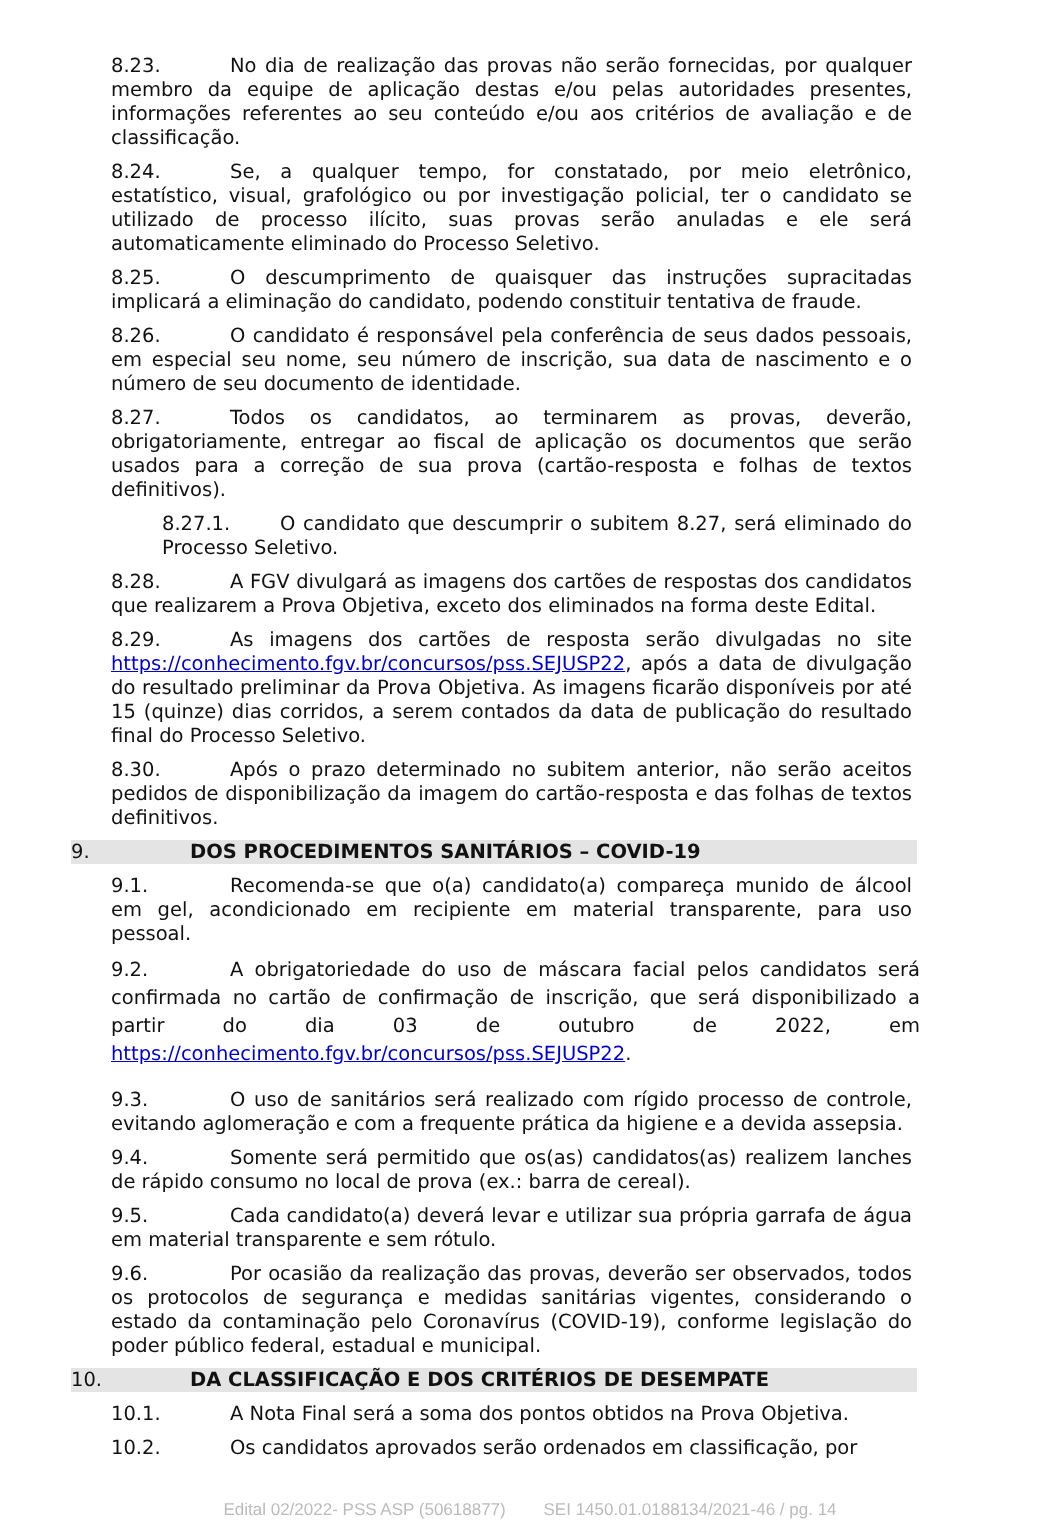8.23. No dia de realização das provas não serão fornecidas, por qualquer membro da equipe de aplicação destas e/ou pelas autoridades presentes, informações referentes ao seu conteúdo e/ou aos critérios de avaliação e de classificação.
8.24. Se, a qualquer tempo, for constatado, por meio eletrônico, estatístico, visual, grafológico ou por investigação policial, ter o candidato se utilizado de processo ilícito, suas provas serão anuladas e ele será automaticamente eliminado do Processo Seletivo.
8.25. O descumprimento de quaisquer das instruções supracitadas implicará a eliminação do candidato, podendo constituir tentativa de fraude.
8.26. O candidato é responsável pela conferência de seus dados pessoais, em especial seu nome, seu número de inscrição, sua data de nascimento e o número de seu documento de identidade.
8.27. Todos os candidatos, ao terminarem as provas, deverão, obrigatoriamente, entregar ao fiscal de aplicação os documentos que serão usados para a correção de sua prova (cartão-resposta e folhas de textos definitivos).
8.27.1. O candidato que descumprir o subitem 8.27, será eliminado do Processo Seletivo.
8.28. A FGV divulgará as imagens dos cartões de respostas dos candidatos que realizarem a Prova Objetiva, exceto dos eliminados na forma deste Edital.
8.29. As imagens dos cartões de resposta serão divulgadas no site https://conhecimento.fgv.br/concursos/pss.SEJUSP22, após a data de divulgação do resultado preliminar da Prova Objetiva. As imagens ficarão disponíveis por até 15 (quinze) dias corridos, a serem contados da data de publicação do resultado final do Processo Seletivo.
8.30. Após o prazo determinado no subitem anterior, não serão aceitos pedidos de disponibilização da imagem do cartão-resposta e das folhas de textos definitivos.
9. DOS PROCEDIMENTOS SANITÁRIOS – COVID-19
9.1. Recomenda-se que o(a) candidato(a) compareça munido de álcool em gel, acondicionado em recipiente em material transparente, para uso pessoal.
9.2. A obrigatoriedade do uso de máscara facial pelos candidatos será confirmada no cartão de confirmação de inscrição, que será disponibilizado a partir do dia 03 de outubro de 2022, em https://conhecimento.fgv.br/concursos/pss.SEJUSP22.
9.3. O uso de sanitários será realizado com rígido processo de controle, evitando aglomeração e com a frequente prática da higiene e a devida assepsia.
9.4. Somente será permitido que os(as) candidatos(as) realizem lanches de rápido consumo no local de prova (ex.: barra de cereal).
9.5. Cada candidato(a) deverá levar e utilizar sua própria garrafa de água em material transparente e sem rótulo.
9.6. Por ocasião da realização das provas, deverão ser observados, todos os protocolos de segurança e medidas sanitárias vigentes, considerando o estado da contaminação pelo Coronavírus (COVID-19), conforme legislação do poder público federal, estadual e municipal.
10. DA CLASSIFICAÇÃO E DOS CRITÉRIOS DE DESEMPATE
10.1. A Nota Final será a soma dos pontos obtidos na Prova Objetiva.
10.2. Os candidatos aprovados serão ordenados em classificação, por
Edital 02/2022- PSS ASP (50618877) SEI 1450.01.0188134/2021-46 / pg. 14